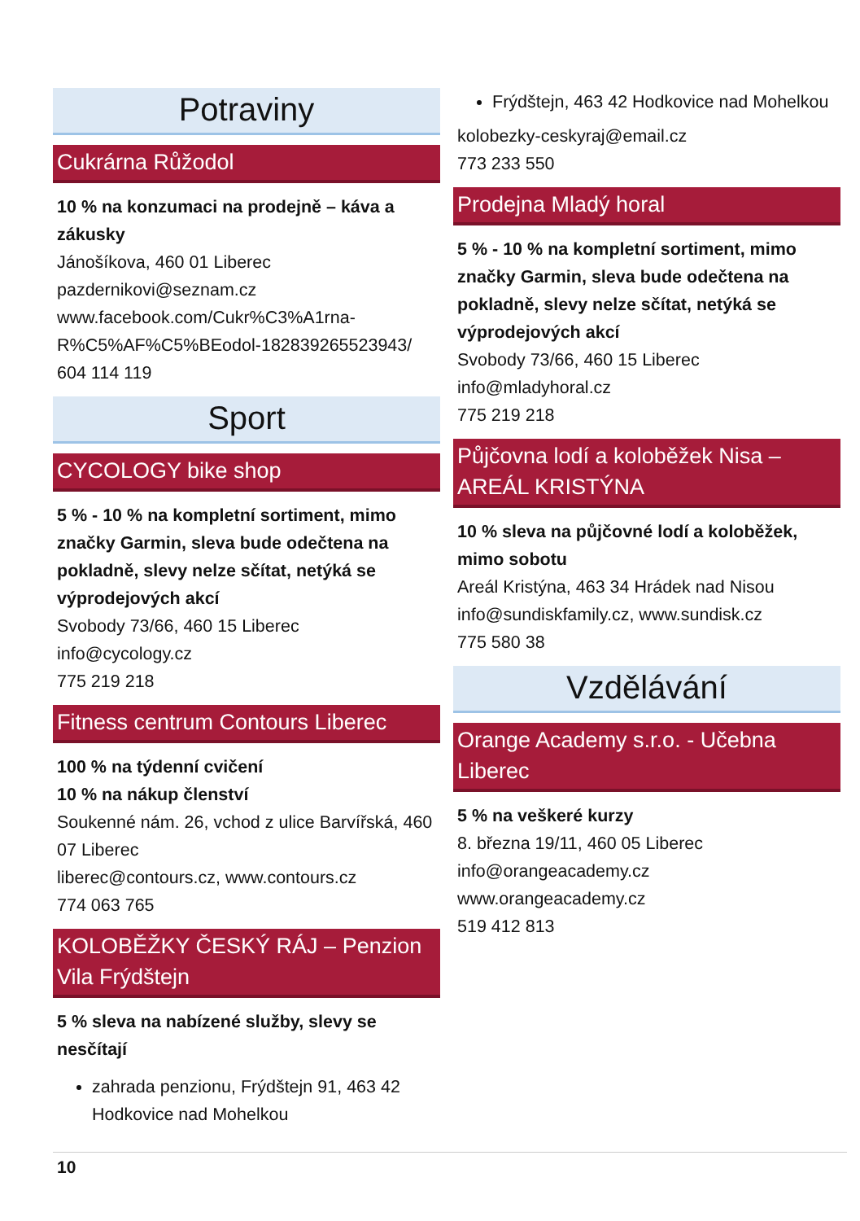Potraviny
Cukrárna Růžodol
10 % na konzumaci na prodejně – káva a zákusky
Jánošíkova, 460 01 Liberec
pazdernikovi@seznam.cz
www.facebook.com/Cukr%C3%A1rna-R%C5%AF%C5%BEodol-182839265523943/
604 114 119
Sport
CYCOLOGY bike shop
5 % - 10 % na kompletní sortiment, mimo značky Garmin, sleva bude odečtena na pokladně, slevy nelze sčítat, netýká se výprodejových akcí
Svobody 73/66, 460 15 Liberec
info@cycology.cz
775 219 218
Fitness centrum Contours Liberec
100 % na týdenní cvičení
10 % na nákup členství
Soukenné nám. 26, vchod z ulice Barvířská, 460 07 Liberec
liberec@contours.cz, www.contours.cz
774 063 765
KOLOBĚŽKY ČESKÝ RÁJ – Penzion Vila Frýdštejn
5 % sleva na nabízené služby, slevy se nesčítají
zahrada penzionu, Frýdštejn 91, 463 42 Hodkovice nad Mohelkou
Frýdštejn, 463 42 Hodkovice nad Mohelkou
kolobezky-ceskyraj@email.cz
773 233 550
Prodejna Mladý horal
5 % - 10 % na kompletní sortiment, mimo značky Garmin, sleva bude odečtena na pokladně, slevy nelze sčítat, netýká se výprodejových akcí
Svobody 73/66, 460 15 Liberec
info@mladyhoral.cz
775 219 218
Půjčovna lodí a koloběžek Nisa – AREÁL KRISTÝNA
10 % sleva na půjčovné lodí a koloběžek, mimo sobotu
Areál Kristýna, 463 34 Hrádek nad Nisou
info@sundiskfamily.cz, www.sundisk.cz
775 580 38
Vzdělávání
Orange Academy s.r.o. - Učebna Liberec
5 % na veškeré kurzy
8. března 19/11, 460 05 Liberec
info@orangeacademy.cz
www.orangeacademy.cz
519 412 813
10